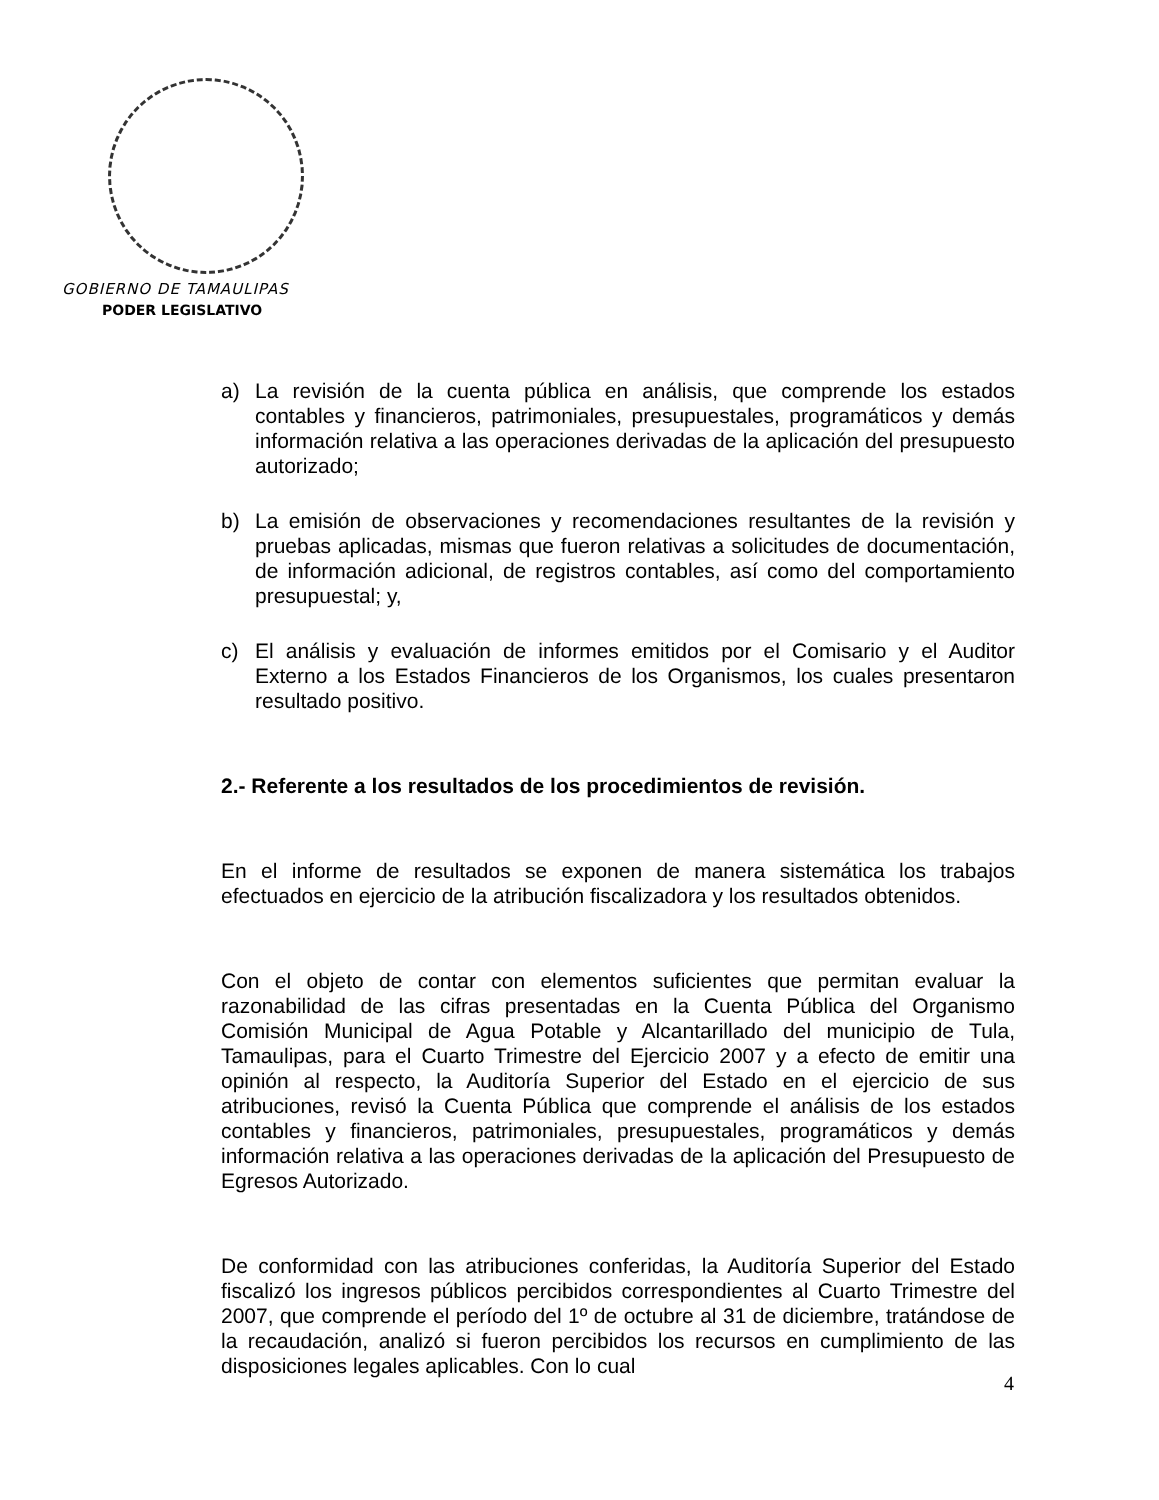GOBIERNO DE TAMAULIPAS
PODER LEGISLATIVO
a) La revisión de la cuenta pública en análisis, que comprende los estados contables y financieros, patrimoniales, presupuestales, programáticos y demás información relativa a las operaciones derivadas de la aplicación del presupuesto autorizado;
b) La emisión de observaciones y recomendaciones resultantes de la revisión y pruebas aplicadas, mismas que fueron relativas a solicitudes de documentación, de información adicional, de registros contables, así como del comportamiento presupuestal; y,
c) El análisis y evaluación de informes emitidos por el Comisario y el Auditor Externo a los Estados Financieros de los Organismos, los cuales presentaron resultado positivo.
2.- Referente a los resultados de los procedimientos de revisión.
En el informe de resultados se exponen de manera sistemática los trabajos efectuados en ejercicio de la atribución fiscalizadora y los resultados obtenidos.
Con el objeto de contar con elementos suficientes que permitan evaluar la razonabilidad de las cifras presentadas en la Cuenta Pública del Organismo Comisión Municipal de Agua Potable y Alcantarillado del municipio de Tula, Tamaulipas, para el Cuarto Trimestre del Ejercicio 2007 y a efecto de emitir una opinión al respecto, la Auditoría Superior del Estado en el ejercicio de sus atribuciones, revisó la Cuenta Pública que comprende el análisis de los estados contables y financieros, patrimoniales, presupuestales, programáticos y demás información relativa a las operaciones derivadas de la aplicación del Presupuesto de Egresos Autorizado.
De conformidad con las atribuciones conferidas, la Auditoría Superior del Estado fiscalizó los ingresos públicos percibidos correspondientes al Cuarto Trimestre del 2007, que comprende el período del 1º de octubre al 31 de diciembre, tratándose de la recaudación, analizó si fueron percibidos los recursos en cumplimiento de las disposiciones legales aplicables. Con lo cual
4